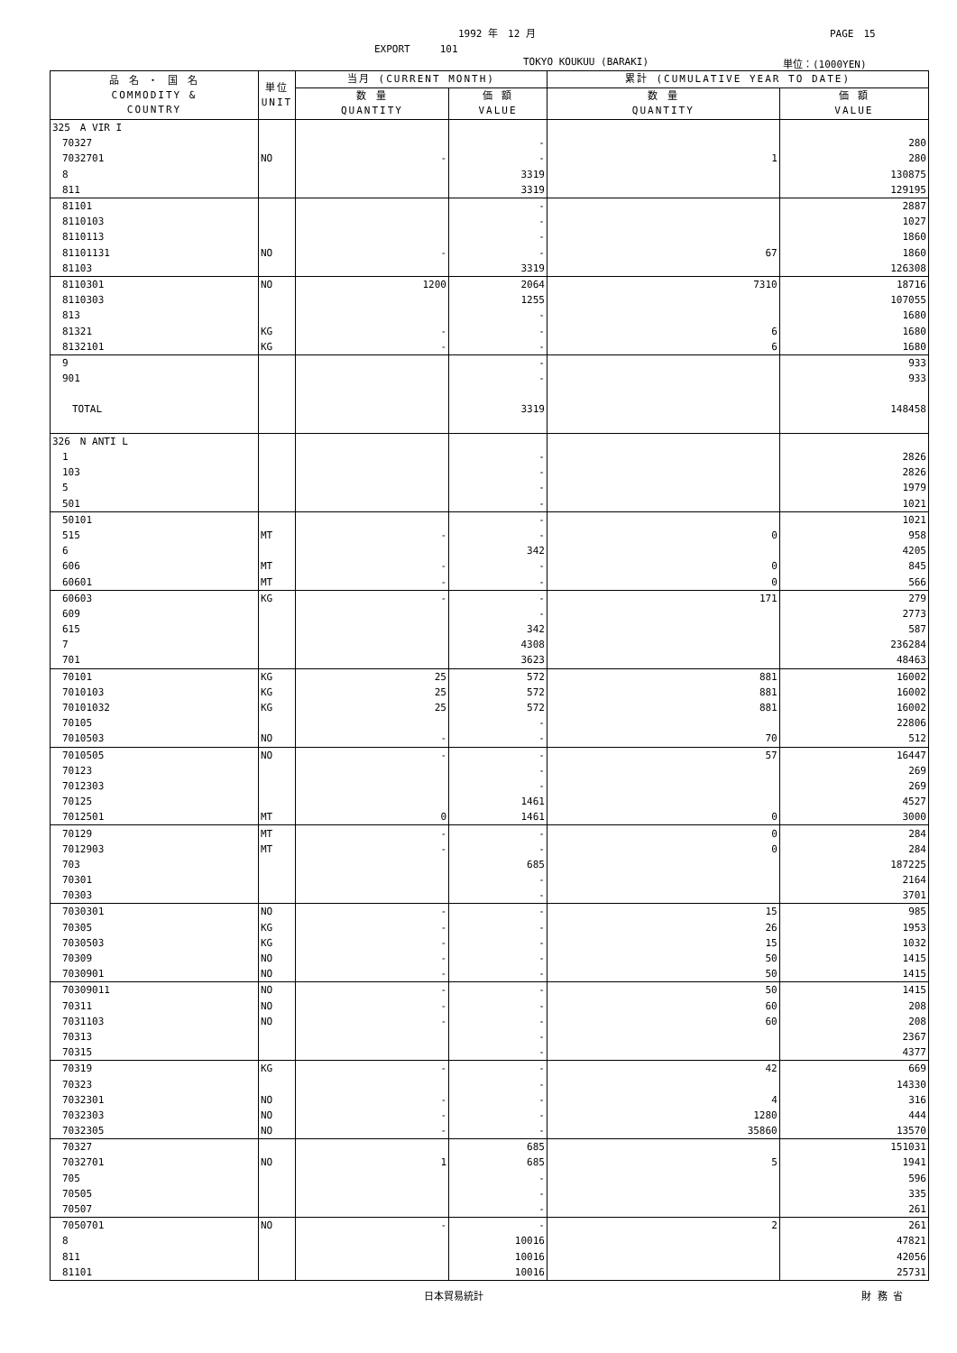1992 年　12 月 PAGE　15
EXPORT　　　101
TOKYO KOUKUU (BARAKI) 単位：(1000YEN)
| 品 名 ・ 国 名 COMMODITY & COUNTRY | 単位 UNIT | 当月 (CURRENT MONTH) | | 累計 (CUMULATIVE YEAR TO DATE) | |
| --- | --- | --- | --- | --- | --- |
| | | 数 量 QUANTITY | 価 額 VALUE | 数 量 QUANTITY | 価 額 VALUE |
| 325 A VIR I | | | | | |
| 70327 | | | - | | 280 |
| 7032701 | NO | - | - | 1 | 280 |
| 8 | | | 3319 | | 130875 |
| 811 | | | 3319 | | 129195 |
| 81101 | | | - | | 2887 |
| 8110103 | | | - | | 1027 |
| 8110113 | | | - | | 1860 |
| 81101131 | NO | - | - | 67 | 1860 |
| 81103 | | | 3319 | | 126308 |
| 8110301 | NO | 1200 | 2064 | 7310 | 18716 |
| 8110303 | | | 1255 | | 107055 |
| 813 | | | - | | 1680 |
| 81321 | KG | - | - | 6 | 1680 |
| 8132101 | KG | - | - | 6 | 1680 |
| 9 | | | - | | 933 |
| 901 | | | - | | 933 |
| TOTAL | | | 3319 | | 148458 |
| 326 N ANTI L | | | | | |
| 1 | | | - | | 2826 |
| 103 | | | - | | 2826 |
| 5 | | | - | | 1979 |
| 501 | | | - | | 1021 |
| 50101 | | | - | | 1021 |
| 515 | MT | - | - | 0 | 958 |
| 6 | | | 342 | | 4205 |
| 606 | MT | - | - | 0 | 845 |
| 60601 | MT | - | - | 0 | 566 |
| 60603 | KG | - | - | 171 | 279 |
| 609 | | | - | | 2773 |
| 615 | | | 342 | | 587 |
| 7 | | | 4308 | | 236284 |
| 701 | | | 3623 | | 48463 |
| 70101 | KG | 25 | 572 | 881 | 16002 |
| 7010103 | KG | 25 | 572 | 881 | 16002 |
| 70101032 | KG | 25 | 572 | 881 | 16002 |
| 70105 | | | - | | 22806 |
| 7010503 | NO | - | - | 70 | 512 |
| 7010505 | NO | - | - | 57 | 16447 |
| 70123 | | | - | | 269 |
| 7012303 | | | - | | 269 |
| 70125 | | | 1461 | | 4527 |
| 7012501 | MT | 0 | 1461 | 0 | 3000 |
| 70129 | MT | - | - | 0 | 284 |
| 7012903 | MT | - | - | 0 | 284 |
| 703 | | | 685 | | 187225 |
| 70301 | | | - | | 2164 |
| 70303 | | | - | | 3701 |
| 7030301 | NO | - | - | 15 | 985 |
| 70305 | KG | - | - | 26 | 1953 |
| 7030503 | KG | - | - | 15 | 1032 |
| 70309 | NO | - | - | 50 | 1415 |
| 7030901 | NO | - | - | 50 | 1415 |
| 70309011 | NO | - | - | 50 | 1415 |
| 70311 | NO | - | - | 60 | 208 |
| 7031103 | NO | - | - | 60 | 208 |
| 70313 | | | - | | 2367 |
| 70315 | | | - | | 4377 |
| 70319 | KG | - | - | 42 | 669 |
| 70323 | | | - | | 14330 |
| 7032301 | NO | - | - | 4 | 316 |
| 7032303 | NO | - | - | 1280 | 444 |
| 7032305 | NO | - | - | 35860 | 13570 |
| 70327 | | | 685 | | 151031 |
| 7032701 | NO | 1 | 685 | 5 | 1941 |
| 705 | | | - | | 596 |
| 70505 | | | - | | 335 |
| 70507 | | | - | | 261 |
| 7050701 | NO | - | - | 2 | 261 |
| 8 | | | 10016 | | 47821 |
| 811 | | | 10016 | | 42056 |
| 81101 | | | 10016 | | 25731 |
日本貿易統計 財 務 省